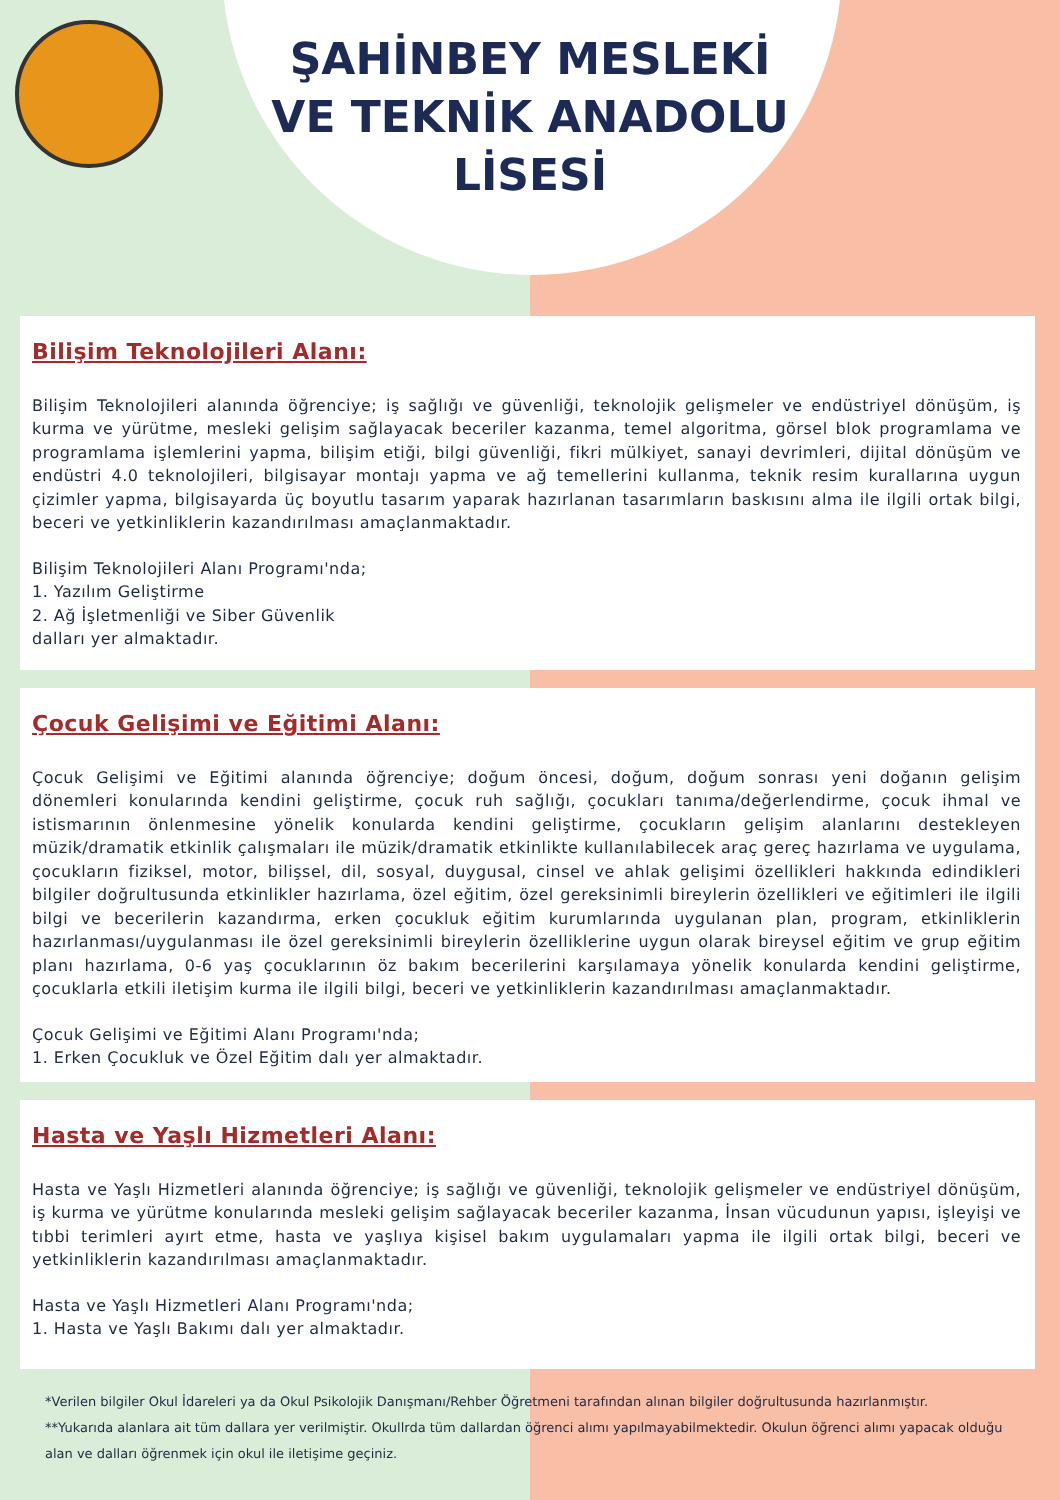ŞAHİNBEY MESLEKİ VE TEKNİK ANADOLU LİSESİ
Bilişim Teknolojileri Alanı:
Bilişim Teknolojileri alanında öğrenciye; iş sağlığı ve güvenliği, teknolojik gelişmeler ve endüstriyel dönüşüm, iş kurma ve yürütme, mesleki gelişim sağlayacak beceriler kazanma, temel algoritma, görsel blok programlama ve programlama işlemlerini yapma, bilişim etiği, bilgi güvenliği, fikri mülkiyet, sanayi devrimleri, dijital dönüşüm ve endüstri 4.0 teknolojileri, bilgisayar montajı yapma ve ağ temellerini kullanma, teknik resim kurallarına uygun çizimler yapma, bilgisayarda üç boyutlu tasarım yaparak hazırlanan tasarımların baskısını alma ile ilgili ortak bilgi, beceri ve yetkinliklerin kazandırılması amaçlanmaktadır.
Bilişim Teknolojileri Alanı Programı'nda;
1. Yazılım Geliştirme
2. Ağ İşletmenliği ve Siber Güvenlik
dalları yer almaktadır.
Çocuk Gelişimi ve Eğitimi Alanı:
Çocuk Gelişimi ve Eğitimi alanında öğrenciye; doğum öncesi, doğum, doğum sonrası yeni doğanın gelişim dönemleri konularında kendini geliştirme, çocuk ruh sağlığı, çocukları tanıma/değerlendirme, çocuk ihmal ve istismarının önlenmesine yönelik konularda kendini geliştirme, çocukların gelişim alanlarını destekleyen müzik/dramatik etkinlik çalışmaları ile müzik/dramatik etkinlikte kullanılabilecek araç gereç hazırlama ve uygulama, çocukların fiziksel, motor, bilişsel, dil, sosyal, duygusal, cinsel ve ahlak gelişimi özellikleri hakkında edindikleri bilgiler doğrultusunda etkinlikler hazırlama, özel eğitim, özel gereksinimli bireylerin özellikleri ve eğitimleri ile ilgili bilgi ve becerilerin kazandırma, erken çocukluk eğitim kurumlarında uygulanan plan, program, etkinliklerin hazırlanması/uygulanması ile özel gereksinimli bireylerin özelliklerine uygun olarak bireysel eğitim ve grup eğitim planı hazırlama, 0-6 yaş çocuklarının öz bakım becerilerini karşılamaya yönelik konularda kendini geliştirme, çocuklarla etkili iletişim kurma ile ilgili bilgi, beceri ve yetkinliklerin kazandırılması amaçlanmaktadır.
Çocuk Gelişimi ve Eğitimi Alanı Programı'nda;
1. Erken Çocukluk ve Özel Eğitim dalı yer almaktadır.
Hasta ve Yaşlı Hizmetleri Alanı:
Hasta ve Yaşlı Hizmetleri alanında öğrenciye; iş sağlığı ve güvenliği, teknolojik gelişmeler ve endüstriyel dönüşüm, iş kurma ve yürütme konularında mesleki gelişim sağlayacak beceriler kazanma, İnsan vücudunun yapısı, işleyişi ve tıbbi terimleri ayırt etme, hasta ve yaşlıya kişisel bakım uygulamaları yapma ile ilgili ortak bilgi, beceri ve yetkinliklerin kazandırılması amaçlanmaktadır.
Hasta ve Yaşlı Hizmetleri Alanı Programı'nda;
1. Hasta ve Yaşlı Bakımı dalı yer almaktadır.
*Verilen bilgiler Okul İdareleri ya da Okul Psikolojik Danışmanı/Rehber Öğretmeni tarafından alınan bilgiler doğrultusunda hazırlanmıştır.
**Yukarıda alanlara ait tüm dallara yer verilmiştir. Okullrda tüm dallardan öğrenci alımı yapılmayabilmektedir. Okulun öğrenci alımı yapacak olduğu alan ve dalları öğrenmek için okul ile iletişime geçiniz.